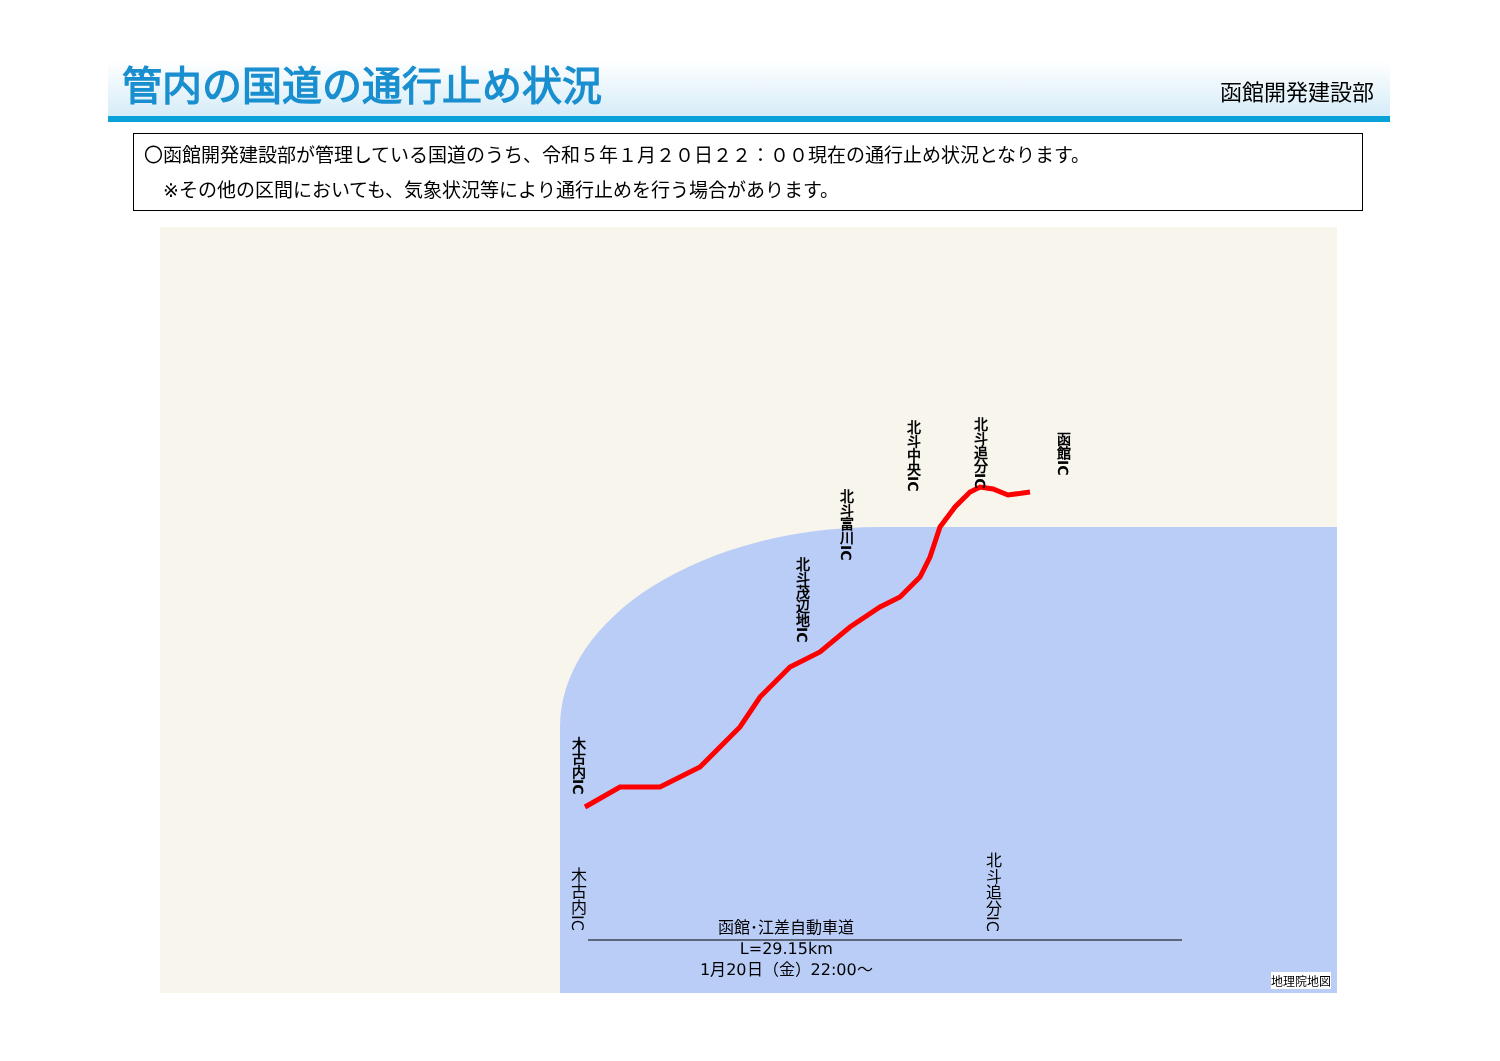管内の国道の通行止め状況
函館開発建設部
〇函館開発建設部が管理している国道のうち、令和５年１月２０日２２：００現在の通行止め状況となります。
　※その他の区間においても、気象状況等により通行止めを行う場合があります。
木古内IC
北斗茂辺地IC
北斗富川IC
北斗中央IC
北斗追分IC
函館IC
木古内IC
北斗追分IC
函館･江差自動車道
L=29.15km
1月20日（金）22:00～
地理院地図